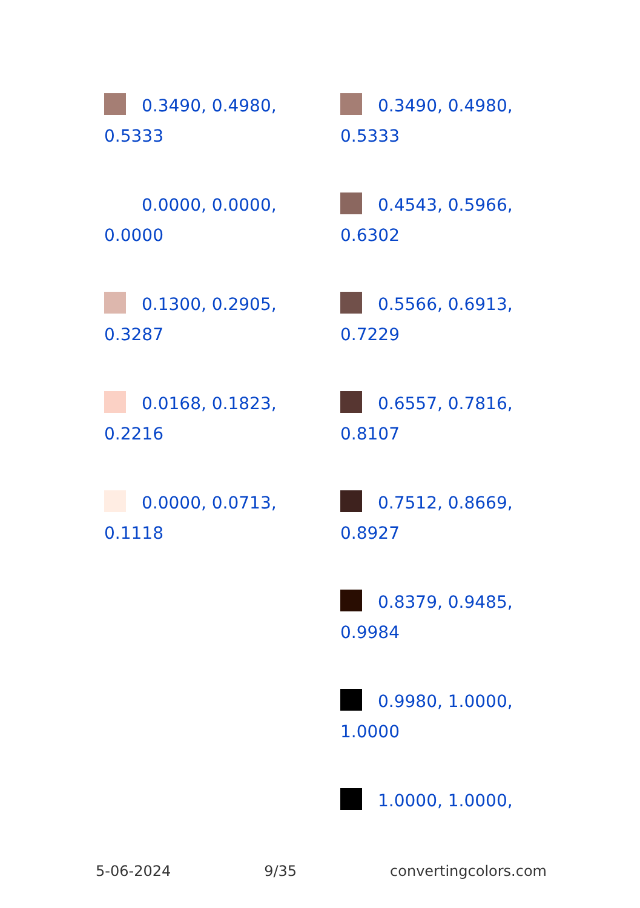0.3490, 0.4980, 0.5333
0.0000, 0.0000, 0.0000
0.1300, 0.2905, 0.3287
0.0168, 0.1823, 0.2216
0.0000, 0.0713, 0.1118
0.3490, 0.4980, 0.5333
0.4543, 0.5966, 0.6302
0.5566, 0.6913, 0.7229
0.6557, 0.7816, 0.8107
0.7512, 0.8669, 0.8927
0.8379, 0.9485, 0.9984
0.9980, 1.0000, 1.0000
1.0000, 1.0000,
5-06-2024 9/35 convertingcolors.com